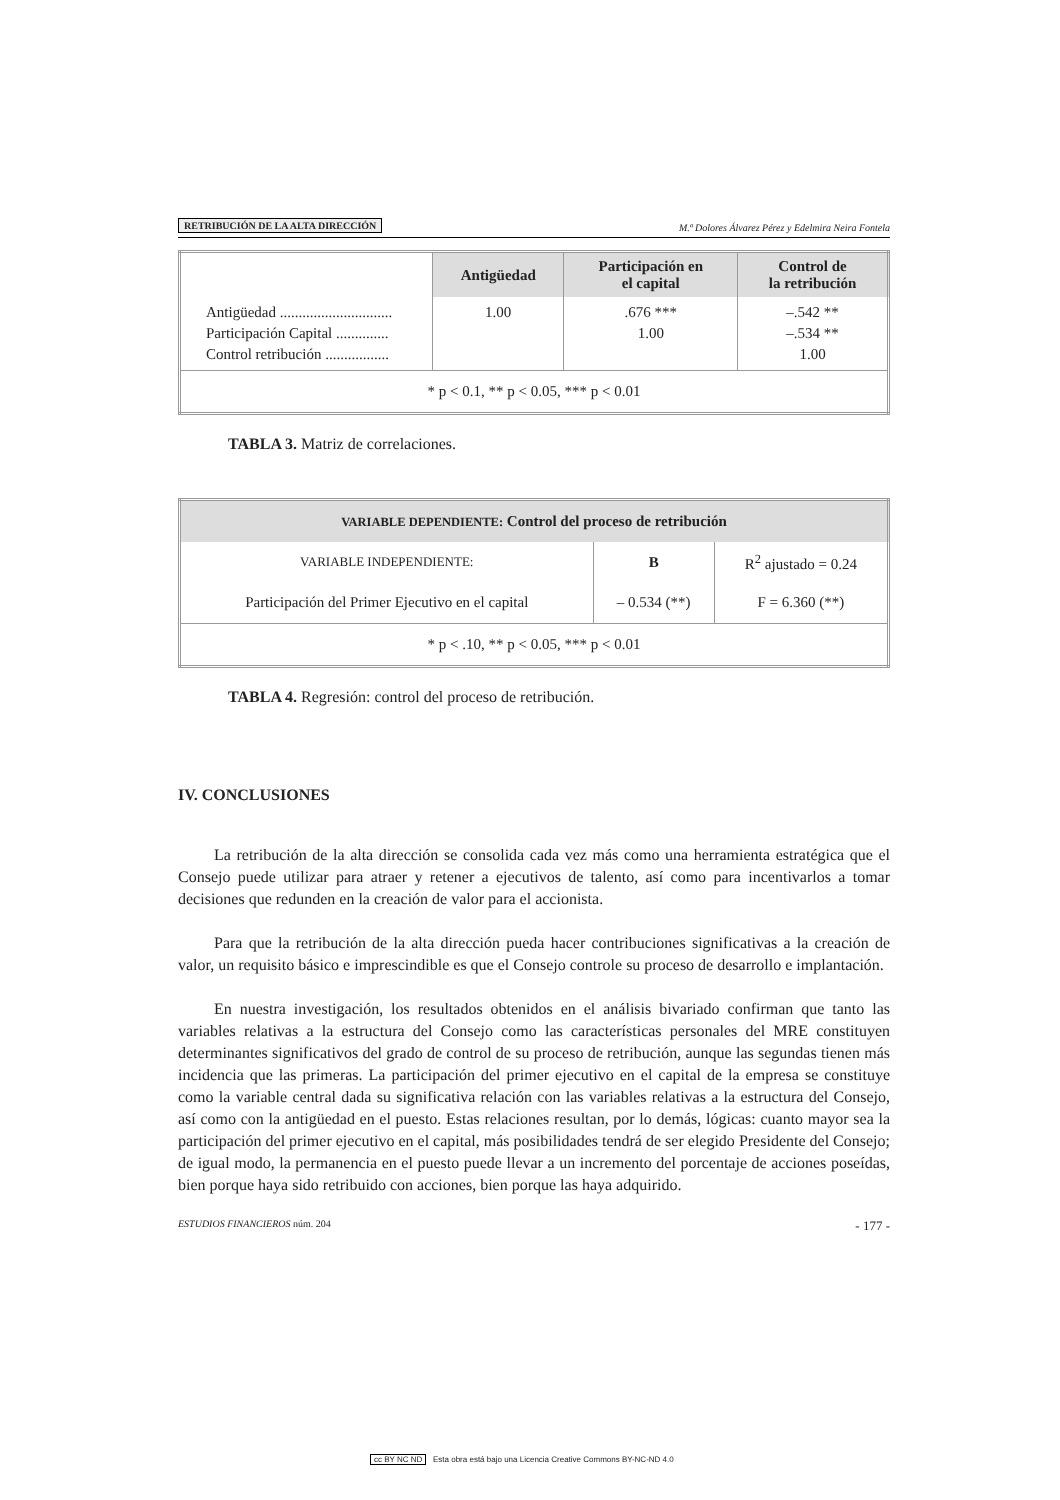RETRIBUCIÓN DE LA ALTA DIRECCIÓN M.ª Dolores Álvarez Pérez y Edelmira Neira Fontela
| | Antigüedad | Participación en el capital | Control de la retribución |
| Antigüedad .............................. Participación Capital .............. Control retribución ................. | 1.00 | .676 *** 1.00 | –.542 ** –.534 ** 1.00 |
| * p < 0.1, ** p < 0.05, *** p < 0.01 | | | |
TABLA 3. Matriz de correlaciones.
| VARIABLE DEPENDIENTE: Control del proceso de retribución | | |
| --- | --- | --- |
| VARIABLE INDEPENDIENTE: | B | R<sup>2</sup> ajustado = 0.24 |
| Participación del Primer Ejecutivo en el capital | – 0.534 (**) | F = 6.360 (**) |
| * p < .10, ** p < 0.05, *** p < 0.01 | | |
TABLA 4. Regresión: control del proceso de retribución.
IV. CONCLUSIONES
La retribución de la alta dirección se consolida cada vez más como una herramienta estratégica que el Consejo puede utilizar para atraer y retener a ejecutivos de talento, así como para incentivarlos a tomar decisiones que redunden en la creación de valor para el accionista.
Para que la retribución de la alta dirección pueda hacer contribuciones significativas a la creación de valor, un requisito básico e imprescindible es que el Consejo controle su proceso de desarrollo e implantación.
En nuestra investigación, los resultados obtenidos en el análisis bivariado confirman que tanto las variables relativas a la estructura del Consejo como las características personales del MRE constituyen determinantes significativos del grado de control de su proceso de retribución, aunque las segundas tienen más incidencia que las primeras. La participación del primer ejecutivo en el capital de la empresa se constituye como la variable central dada su significativa relación con las variables relativas a la estructura del Consejo, así como con la antigüedad en el puesto. Estas relaciones resultan, por lo demás, lógicas: cuanto mayor sea la participación del primer ejecutivo en el capital, más posibilidades tendrá de ser elegido Presidente del Consejo; de igual modo, la permanencia en el puesto puede llevar a un incremento del porcentaje de acciones poseídas, bien porque haya sido retribuido con acciones, bien porque las haya adquirido.
ESTUDIOS FINANCIEROS núm. 204 - 177 -
cc BY NC ND Esta obra está bajo una Licencia Creative Commons BY-NC-ND 4.0